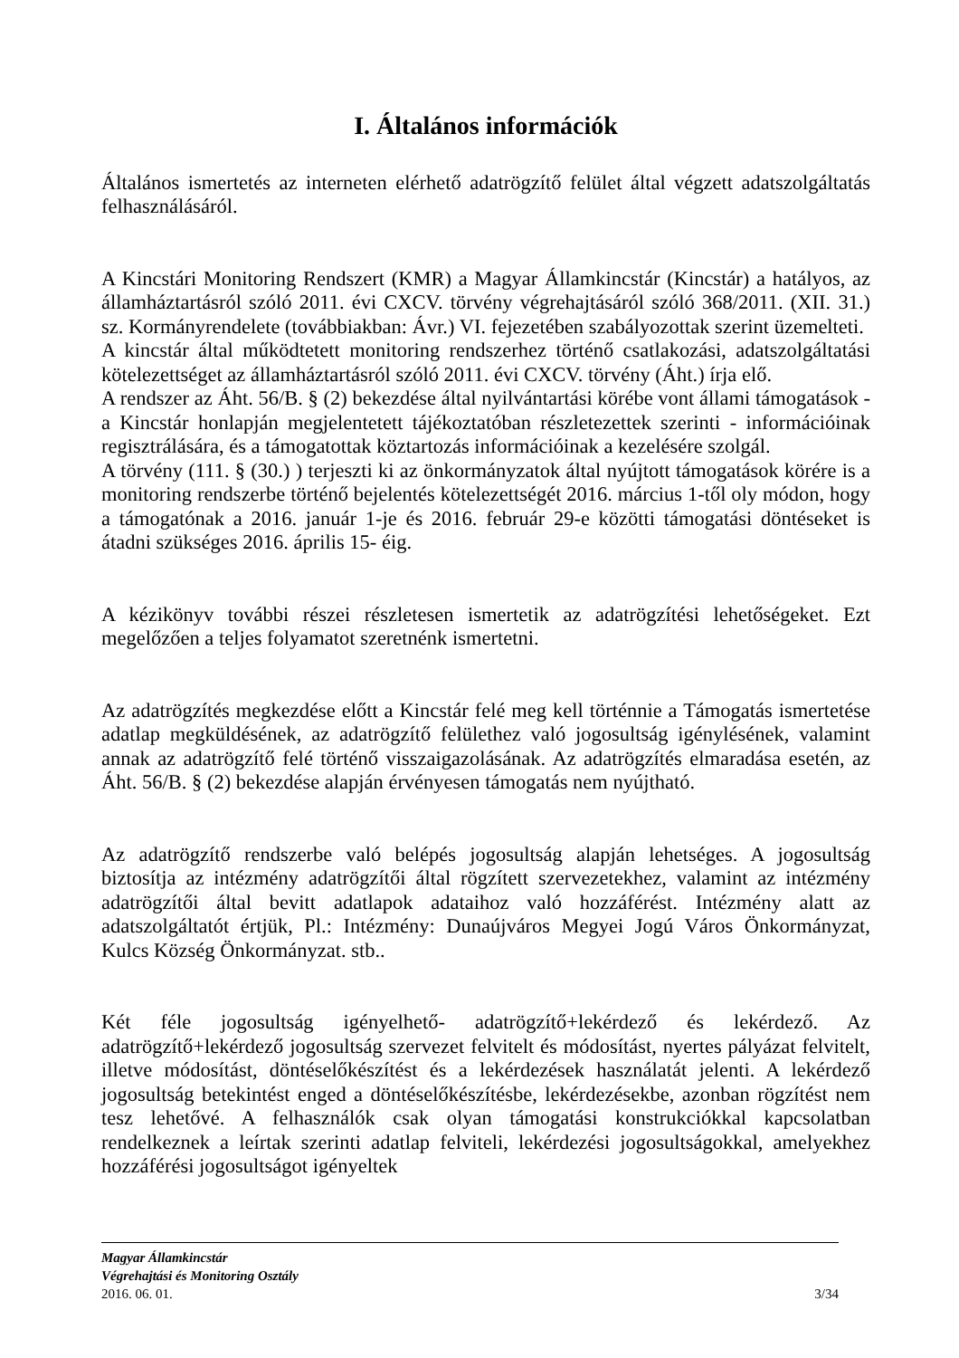I. Általános információk
Általános ismertetés az interneten elérhető adatrögzítő felület által végzett adatszolgáltatás felhasználásáról.
A Kincstári Monitoring Rendszert (KMR) a Magyar Államkincstár (Kincstár) a hatályos, az államháztartásról szóló 2011. évi CXCV. törvény végrehajtásáról szóló 368/2011. (XII. 31.) sz. Kormányrendelete (továbbiakban: Ávr.) VI. fejezetében szabályozottak szerint üzemelteti.
A kincstár által működtetett monitoring rendszerhez történő csatlakozási, adatszolgáltatási kötelezettséget az államháztartásról szóló 2011. évi CXCV. törvény (Áht.) írja elő.
A rendszer az Áht. 56/B. § (2) bekezdése által nyilvántartási körébe vont állami támogatások - a Kincstár honlapján megjelentetett tájékoztatóban részletezettek szerinti - információinak regisztrálására, és a támogatottak köztartozás információinak a kezelésére szolgál.
A törvény (111. § (30.) ) terjeszti ki az önkormányzatok által nyújtott támogatások körére is a monitoring rendszerbe történő bejelentés kötelezettségét 2016. március 1-től oly módon, hogy a támogatónak a 2016. január 1-je és 2016. február 29-e közötti támogatási döntéseket is átadni szükséges 2016. április 15- éig.
A kézikönyv további részei részletesen ismertetik az adatrögzítési lehetőségeket. Ezt megelőzően a teljes folyamatot szeretnénk ismertetni.
Az adatrögzítés megkezdése előtt a Kincstár felé meg kell történnie a Támogatás ismertetése adatlap megküldésének, az adatrögzítő felülethez való jogosultság igénylésének, valamint annak az adatrögzítő felé történő visszaigazolásának. Az adatrögzítés elmaradása esetén, az Áht. 56/B. § (2) bekezdése alapján érvényesen támogatás nem nyújtható.
Az adatrögzítő rendszerbe való belépés jogosultság alapján lehetséges. A jogosultság biztosítja az intézmény adatrögzítői által rögzített szervezetekhez, valamint az intézmény adatrögzítői által bevitt adatlapok adataihoz való hozzáférést. Intézmény alatt az adatszolgáltatót értjük, Pl.: Intézmény: Dunaújváros Megyei Jogú Város Önkormányzat, Kulcs Község Önkormányzat. stb..
Két féle jogosultság igényelhető- adatrögzítő+lekérdező és lekérdező. Az adatrögzítő+lekérdező jogosultság szervezet felvitelt és módosítást, nyertes pályázat felvitelt, illetve módosítást, döntéselőkészítést és a lekérdezések használatát jelenti. A lekérdező jogosultság betekintést enged a döntéselőkészítésbe, lekérdezésekbe, azonban rögzítést nem tesz lehetővé. A felhasználók csak olyan támogatási konstrukciókkal kapcsolatban rendelkeznek a leírtak szerinti adatlap felviteli, lekérdezési jogosultságokkal, amelyekhez hozzáférési jogosultságot igényeltek
Magyar Államkincstár
Végrehajtási és Monitoring Osztály
2016. 06. 01. 3/34